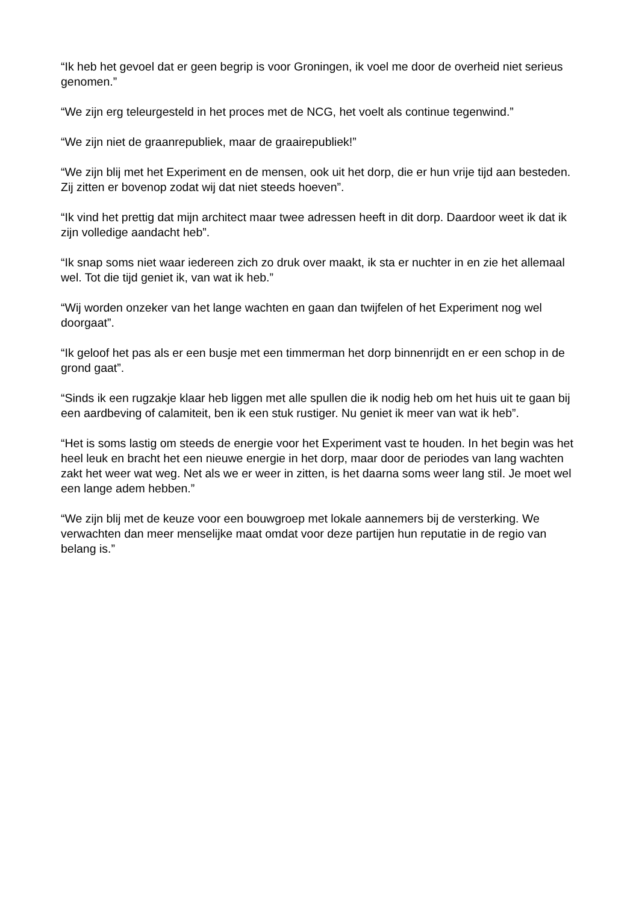“Ik heb het gevoel dat er geen begrip is voor Groningen, ik voel me door de overheid niet serieus genomen.”
“We zijn erg teleurgesteld in het proces met de NCG, het voelt als continue tegenwind.”
“We zijn niet de graanrepubliek, maar de graairepubliek!”
“We zijn blij met het Experiment en de mensen, ook uit het dorp, die er hun vrije tijd aan besteden. Zij zitten er bovenop zodat wij dat niet steeds hoeven”.
“Ik vind het prettig dat mijn architect maar twee adressen heeft in dit dorp. Daardoor weet ik dat ik zijn volledige aandacht heb”.
“Ik snap soms niet waar iedereen zich zo druk over maakt, ik sta er nuchter in en zie het allemaal wel. Tot die tijd geniet ik, van wat ik heb.”
“Wij worden onzeker van het lange wachten en gaan dan twijfelen of het Experiment nog wel doorgaat”.
“Ik geloof het pas als er een busje met een timmerman het dorp binnenrijdt en er een schop in de grond gaat”.
“Sinds ik een rugzakje klaar heb liggen met alle spullen die ik nodig heb om het huis uit te gaan bij een aardbeving of calamiteit, ben ik een stuk rustiger. Nu geniet ik meer van wat ik heb”.
“Het is soms lastig om steeds de energie voor het Experiment vast te houden. In het begin was het heel leuk en bracht het een nieuwe energie in het dorp, maar door de periodes van lang wachten zakt het weer wat weg. Net als we er weer in zitten, is het daarna soms weer lang stil. Je moet wel een lange adem hebben.”
“We zijn blij met de keuze voor een bouwgroep met lokale aannemers bij de versterking. We verwachten dan meer menselijke maat omdat voor deze partijen hun reputatie in de regio van belang is.”